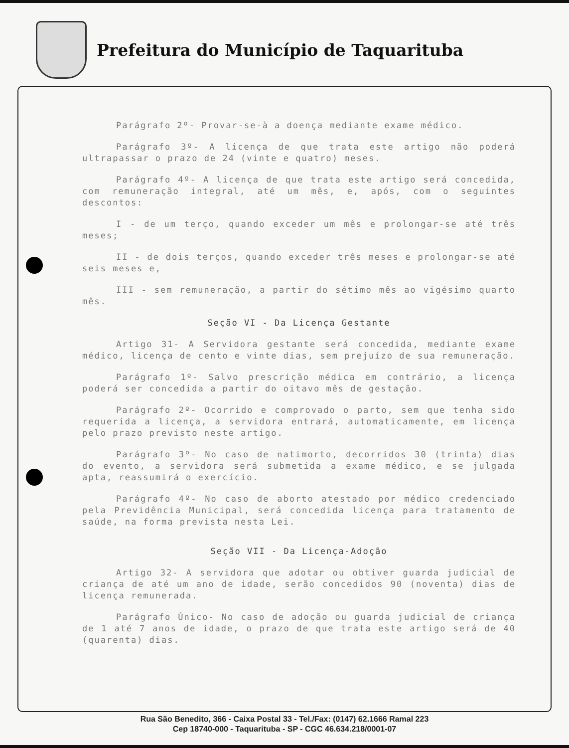Prefeitura do Município de Taquarituba
Parágrafo 2º- Provar-se-à a doença mediante exame médico.
Parágrafo 3º- A licença de que trata este artigo não poderá ultrapassar o prazo de 24 (vinte e quatro) meses.
Parágrafo 4º- A licença de que trata este artigo será concedida, com remuneração integral, até um mês, e, após, com o seguintes descontos:
I - de um terço, quando exceder um mês e prolongar-se até três meses;
II - de dois terços, quando exceder três meses e prolongar-se até seis meses e,
III - sem remuneração, a partir do sétimo mês ao vigésimo quarto mês.
Seção VI - Da Licença Gestante
Artigo 31- A Servidora gestante será concedida, mediante exame médico, licença de cento e vinte dias, sem prejuízo de sua remuneração.
Parágrafo 1º- Salvo prescrição médica em contrário, a licença poderá ser concedida a partir do oitavo mês de gestação.
Parágrafo 2º- Ocorrido e comprovado o parto, sem que tenha sido requerida a licença, a servidora entrará, automaticamente, em licença pelo prazo previsto neste artigo.
Parágrafo 3º- No caso de natimorto, decorridos 30 (trinta) dias do evento, a servidora será submetida a exame médico, e se julgada apta, reassumirá o exercício.
Parágrafo 4º- No caso de aborto atestado por médico credenciado pela Previdência Municipal, será concedida licença para tratamento de saúde, na forma prevista nesta Lei.
Seção VII - Da Licença-Adoção
Artigo 32- A servidora que adotar ou obtiver guarda judicial de criança de até um ano de idade, serão concedidos 90 (noventa) dias de licença remunerada.
Parágrafo Único- No caso de adoção ou guarda judicial de criança de 1 até 7 anos de idade, o prazo de que trata este artigo será de 40 (quarenta) dias.
Rua São Benedito, 366 - Caixa Postal 33 - Tel./Fax: (0147) 62.1666 Ramal 223
Cep 18740-000 - Taquarituba - SP - CGC 46.634.218/0001-07